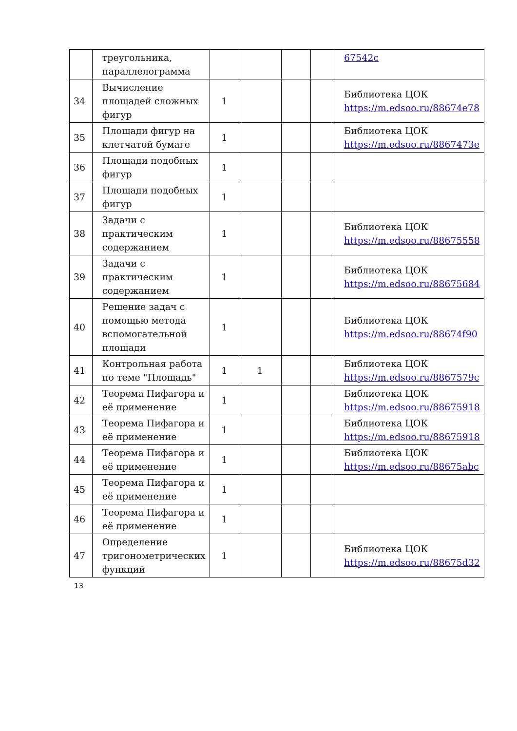| | треугольника, параллелограмма | | | | | 67542c |
| 34 | Вычисление площадей сложных фигур | 1 | | | | Библиотека ЦОК https://m.edsoo.ru/88674e78 |
| 35 | Площади фигур на клетчатой бумаге | 1 | | | | Библиотека ЦОК https://m.edsoo.ru/8867473e |
| 36 | Площади подобных фигур | 1 | | | | |
| 37 | Площади подобных фигур | 1 | | | | |
| 38 | Задачи с практическим содержанием | 1 | | | | Библиотека ЦОК https://m.edsoo.ru/88675558 |
| 39 | Задачи с практическим содержанием | 1 | | | | Библиотека ЦОК https://m.edsoo.ru/88675684 |
| 40 | Решение задач с помощью метода вспомогательной площади | 1 | | | | Библиотека ЦОК https://m.edsoo.ru/88674f90 |
| 41 | Контрольная работа по теме "Площадь" | 1 | 1 | | | Библиотека ЦОК https://m.edsoo.ru/8867579c |
| 42 | Теорема Пифагора и её применение | 1 | | | | Библиотека ЦОК https://m.edsoo.ru/88675918 |
| 43 | Теорема Пифагора и её применение | 1 | | | | Библиотека ЦОК https://m.edsoo.ru/88675918 |
| 44 | Теорема Пифагора и её применение | 1 | | | | Библиотека ЦОК https://m.edsoo.ru/88675abc |
| 45 | Теорема Пифагора и её применение | 1 | | | | |
| 46 | Теорема Пифагора и её применение | 1 | | | | |
| 47 | Определение тригонометрических функций | 1 | | | | Библиотека ЦОК https://m.edsoo.ru/88675d32 |
13